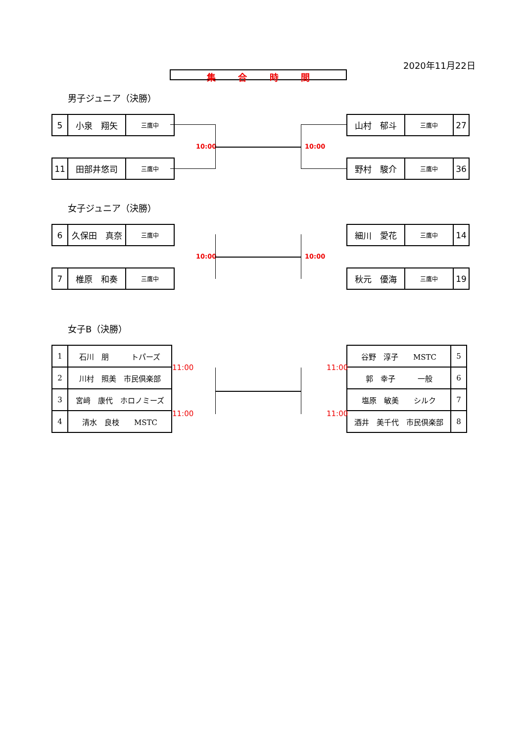2020年11月22日
集合時間
男子ジュニア（決勝）
| 5 | 小泉 翔矢 | 三鷹中 |
| 11 | 田部井悠司 | 三鷹中 |
| 山村 郁斗 | 三鷹中 | 27 |
| 野村 駿介 | 三鷹中 | 36 |
10:00 10:00
女子ジュニア（決勝）
| 6 | 久保田 真奈 | 三鷹中 |
| 7 | 椎原 和奏 | 三鷹中 |
| 細川 愛花 | 三鷹中 | 14 |
| 秋元 優海 | 三鷹中 | 19 |
10:00 10:00
女子B（決勝）
| 1 | 石川 朋 トパーズ |
| 2 | 川村 照美 市民倶楽部 |
| 3 | 宮﨑 康代 ホロノミーズ |
| 4 | 清水 良枝 MSTC |
| 谷野 淳子 MSTC | 5 |
| 郭 幸子 一般 | 6 |
| 塩原 敏美 シルク | 7 |
| 酒井 美千代 市民倶楽部 | 8 |
11:00
11:00
11:00
11:00